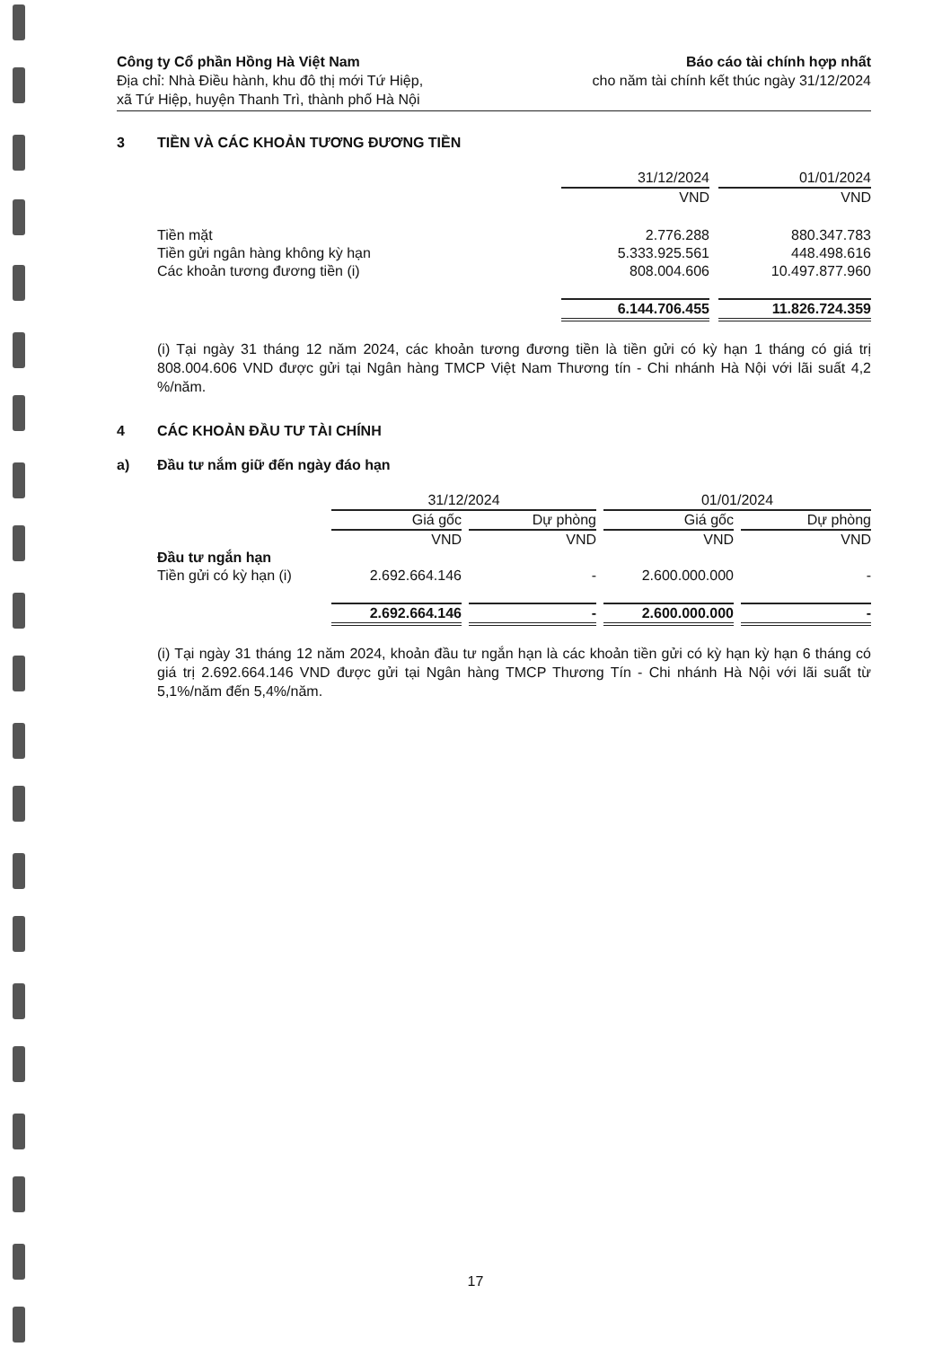Công ty Cổ phần Hồng Hà Việt Nam
Địa chỉ: Nhà Điều hành, khu đô thị mới Tứ Hiệp,
xã Tứ Hiệp, huyện Thanh Trì, thành phố Hà Nội
Báo cáo tài chính hợp nhất
cho năm tài chính kết thúc ngày 31/12/2024
3 TIỀN VÀ CÁC KHOẢN TƯƠNG ĐƯƠNG TIỀN
| | | 31/12/2024 | | 01/01/2024 |
| | | VND | | VND |
| | Tiền mặt | 2.776.288 | | 880.347.783 |
| | Tiền gửi ngân hàng không kỳ hạn | 5.333.925.561 | | 448.498.616 |
| | Các khoản tương đương tiền (i) | 808.004.606 | | 10.497.877.960 |
| | | 6.144.706.455 | | 11.826.724.359 |
(i) Tại ngày 31 tháng 12 năm 2024, các khoản tương đương tiền là tiền gửi có kỳ hạn 1 tháng có giá trị 808.004.606 VND được gửi tại Ngân hàng TMCP Việt Nam Thương tín - Chi nhánh Hà Nội với lãi suất 4,2 %/năm.
4 CÁC KHOẢN ĐẦU TƯ TÀI CHÍNH
a) Đầu tư nắm giữ đến ngày đáo hạn
| | | 31/12/2024 | | | | 01/01/2024 | | |
| | | Giá gốc | | Dự phòng | | Giá gốc | | Dự phòng |
| | | VND | | VND | | VND | | VND |
| | Đầu tư ngắn hạn | | | | | | | |
| | Tiền gửi có kỳ hạn (i) | 2.692.664.146 | | - | | 2.600.000.000 | | - |
| | | 2.692.664.146 | | - | | 2.600.000.000 | | - |
(i) Tại ngày 31 tháng 12 năm 2024, khoản đầu tư ngắn hạn là các khoản tiền gửi có kỳ hạn kỳ hạn 6 tháng có giá trị 2.692.664.146 VND được gửi tại Ngân hàng TMCP Thương Tín - Chi nhánh Hà Nội với lãi suất từ 5,1%/năm đến 5,4%/năm.
17